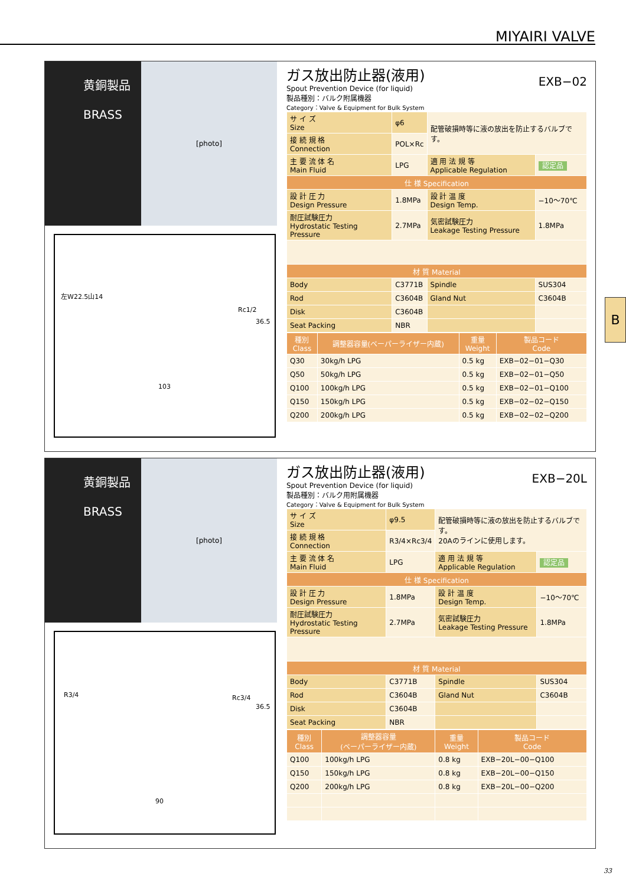MIYAIRI VALVE
B
黄銅製品
BRASS
[photo]
左W22.5山14
Rc1/2
36.5
103
EXB−02
ガス放出防止器(液用)
Spout Prevention Device (for liquid)
製品種別：バルク附属機器
Category：Valve & Equipment for Bulk System
| サ イ ズ Size | φ6 | 配管破損時等に液の放出を防止するバルブです。 | |
| 接 続 規 格 Connection | POL×Rc | | |
| 主 要 流 体 名 Main Fluid | LPG | 適 用 法 規 等 Applicable Regulation | 認定品 |
| 仕 様 Specification | | | |
| 設 計 圧 力 Design Pressure | 1.8MPa | 設 計 温 度 Design Temp. | −10〜70℃ |
| 耐圧試験圧力 Hydrostatic Testing Pressure | 2.7MPa | 気密試験圧力 Leakage Testing Pressure | 1.8MPa |
| 材 質 Material | | | |
| Body | C3771B | Spindle | SUS304 |
| Rod | C3604B | Gland Nut | C3604B |
| Disk | C3604B | | |
| Seat Packing | NBR | | |
| 種別 Class | 調整器容量(ベーパーライザー内蔵) | 重量 Weight | 製品コード Code |
| --- | --- | --- | --- |
| Q30 | 30kg/h LPG | 0.5 kg | EXB−02−01−Q30 |
| Q50 | 50kg/h LPG | 0.5 kg | EXB−02−01−Q50 |
| Q100 | 100kg/h LPG | 0.5 kg | EXB−02−01−Q100 |
| Q150 | 150kg/h LPG | 0.5 kg | EXB−02−02−Q150 |
| Q200 | 200kg/h LPG | 0.5 kg | EXB−02−02−Q200 |
黄銅製品
BRASS
[photo]
R3/4 Rc3/4
36.5
90
EXB−20L
ガス放出防止器(液用)
Spout Prevention Device (for liquid)
製品種別：バルク用附属機器
Category：Valve & Equipment for Bulk System
| サ イ ズ Size | φ9.5 | 配管破損時等に液の放出を防止するバルブです。 20Aのラインに使用します。 | |
| 接 続 規 格 Connection | R3/4×Rc3/4 | | |
| 主 要 流 体 名 Main Fluid | LPG | 適 用 法 規 等 Applicable Regulation | 認定品 |
| 仕 様 Specification | | | |
| 設 計 圧 力 Design Pressure | 1.8MPa | 設 計 温 度 Design Temp. | −10〜70℃ |
| 耐圧試験圧力 Hydrostatic Testing Pressure | 2.7MPa | 気密試験圧力 Leakage Testing Pressure | 1.8MPa |
| 材 質 Material | | | |
| Body | C3771B | Spindle | SUS304 |
| Rod | C3604B | Gland Nut | C3604B |
| Disk | C3604B | | |
| Seat Packing | NBR | | |
| 種別 Class | 調整器容量 (ベーパーライザー内蔵) | 重量 Weight | 製品コード Code |
| --- | --- | --- | --- |
| Q100 | 100kg/h LPG | 0.8 kg | EXB−20L−00−Q100 |
| Q150 | 150kg/h LPG | 0.8 kg | EXB−20L−00−Q150 |
| Q200 | 200kg/h LPG | 0.8 kg | EXB−20L−00−Q200 |
33